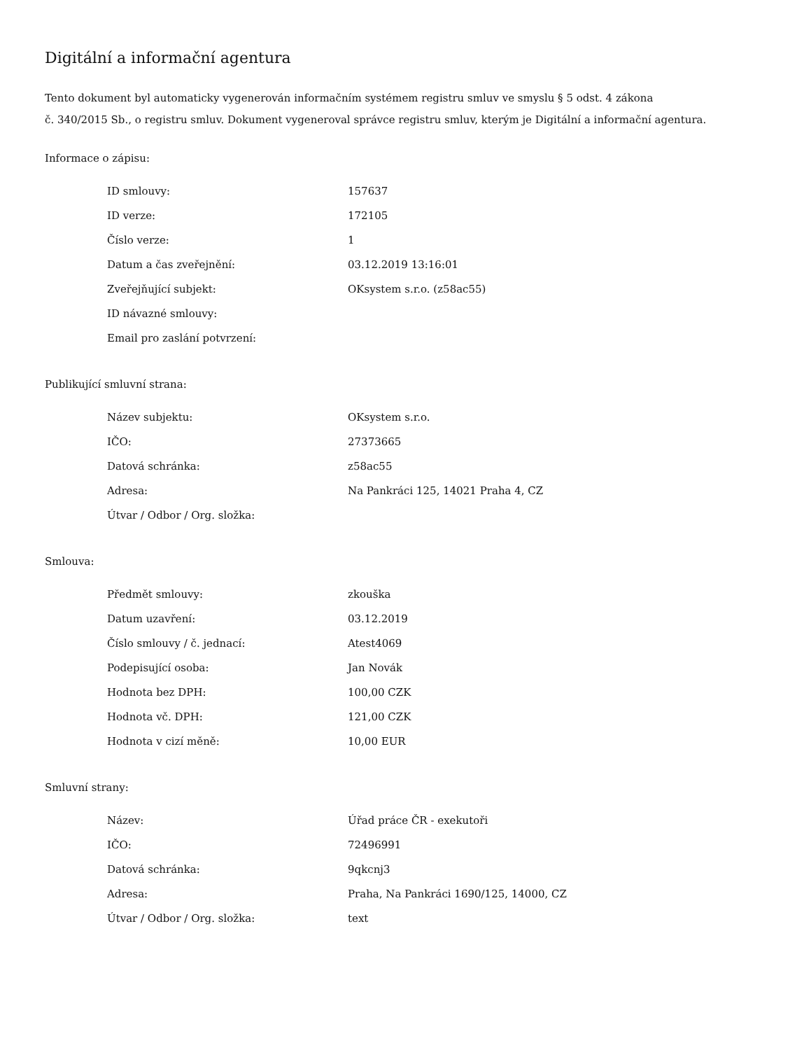Digitální a informační agentura
Tento dokument byl automaticky vygenerován informačním systémem registru smluv ve smyslu § 5 odst. 4 zákona
č. 340/2015 Sb., o registru smluv. Dokument vygeneroval správce registru smluv, kterým je Digitální a informační agentura.
Informace o zápisu:
| ID smlouvy: | 157637 |
| ID verze: | 172105 |
| Číslo verze: | 1 |
| Datum a čas zveřejnění: | 03.12.2019 13:16:01 |
| Zveřejňující subjekt: | OKsystem s.r.o. (z58ac55) |
| ID návazné smlouvy: | |
| Email pro zaslání potvrzení: | |
Publikující smluvní strana:
| Název subjektu: | OKsystem s.r.o. |
| IČO: | 27373665 |
| Datová schránka: | z58ac55 |
| Adresa: | Na Pankráci 125, 14021 Praha 4, CZ |
| Útvar / Odbor / Org. složka: | |
Smlouva:
| Předmět smlouvy: | zkouška |
| Datum uzavření: | 03.12.2019 |
| Číslo smlouvy / č. jednací: | Atest4069 |
| Podepisující osoba: | Jan Novák |
| Hodnota bez DPH: | 100,00 CZK |
| Hodnota vč. DPH: | 121,00 CZK |
| Hodnota v cizí měně: | 10,00 EUR |
Smluvní strany:
| Název: | Úřad práce ČR - exekutoři |
| IČO: | 72496991 |
| Datová schránka: | 9qkcnj3 |
| Adresa: | Praha, Na Pankráci 1690/125, 14000, CZ |
| Útvar / Odbor / Org. složka: | text |